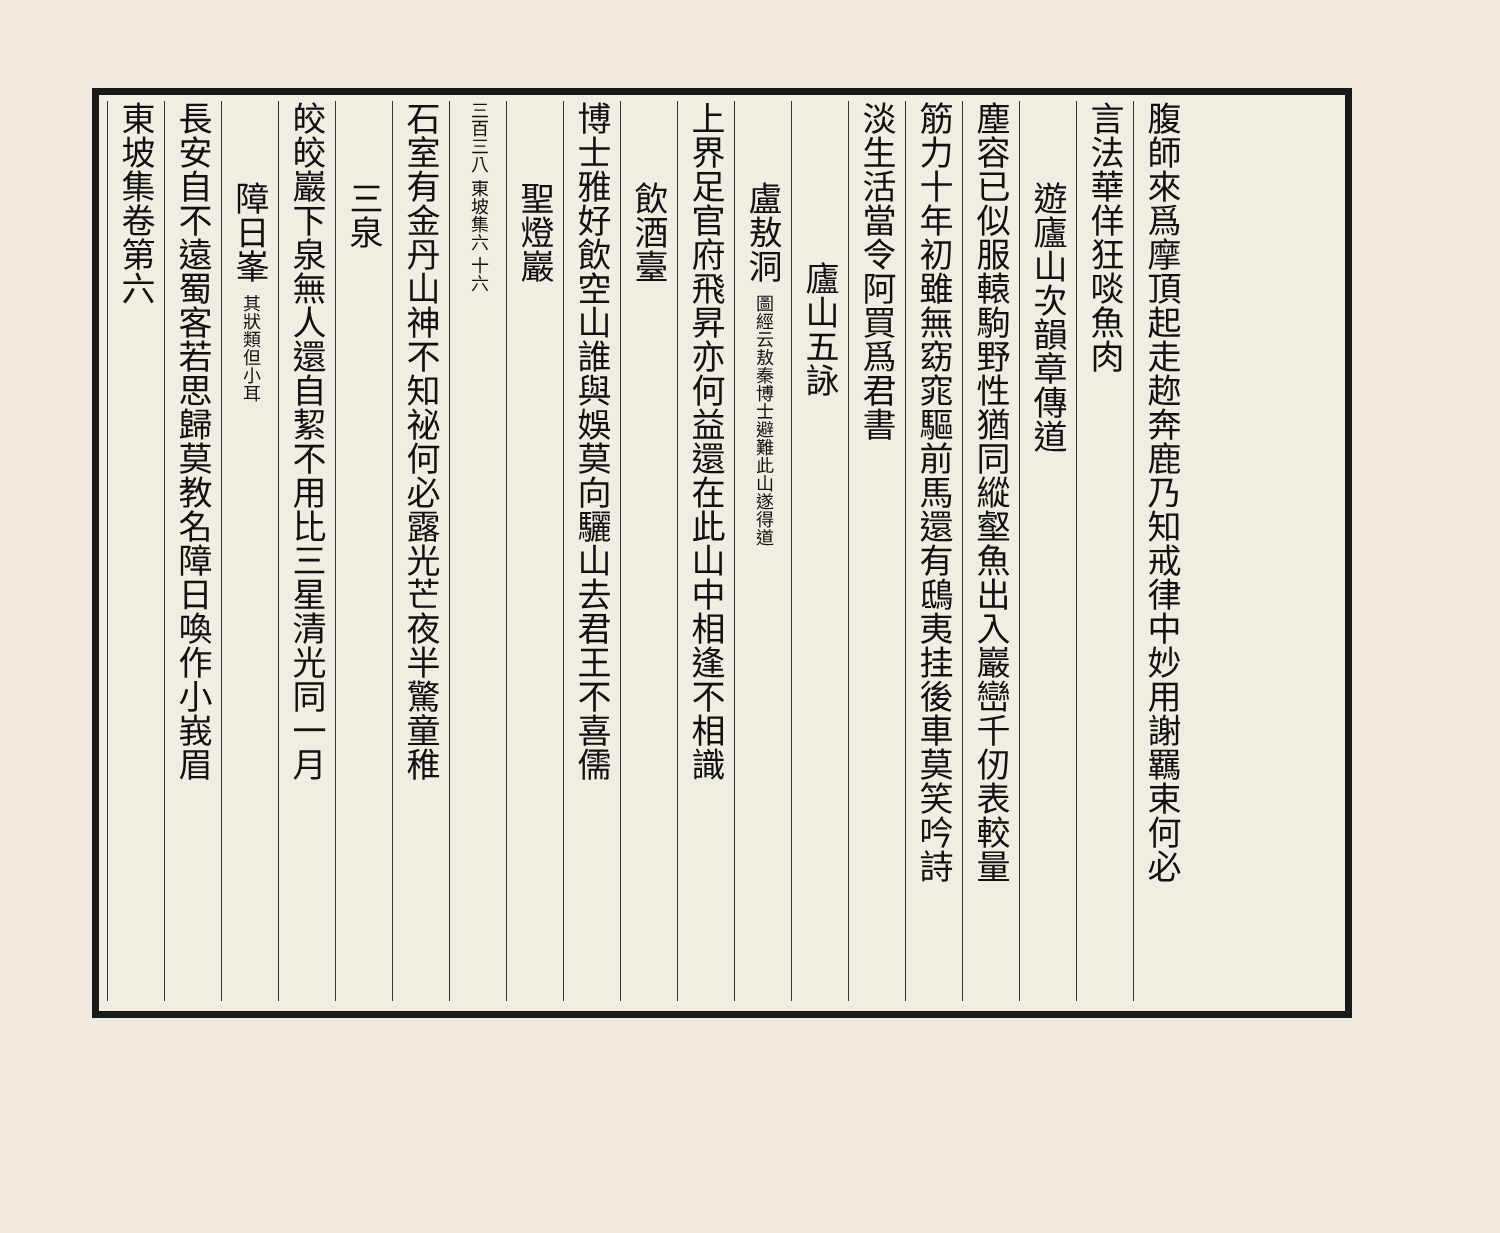腹師來爲摩頂起走趂奔鹿乃知戒律中妙用謝羈束何必
言法華佯狂啖魚肉
遊廬山次韻章傳道
塵容已似服轅駒野性猶同縱壑魚出入巖巒千仞表較量
筋力十年初雖無窈窕驅前馬還有鴟夷挂後車莫笑吟詩
淡生活當令阿買爲君書
廬山五詠
盧敖洞 圖經云敖秦博士避難此山遂得道
上界足官府飛昇亦何益還在此山中相逢不相識
飲酒臺
博士雅好飲空山誰與娛莫向驪山去君王不喜儒
聖燈巖
三百三八 東坡集六 十六
石室有金丹山神不知祕何必露光芒夜半驚童稚
三泉
皎皎巖下泉無人還自絜不用比三星清光同一月
障日峯 其狀類但小耳
長安自不遠蜀客若思歸莫教名障日喚作小峩眉
東坡集卷第六